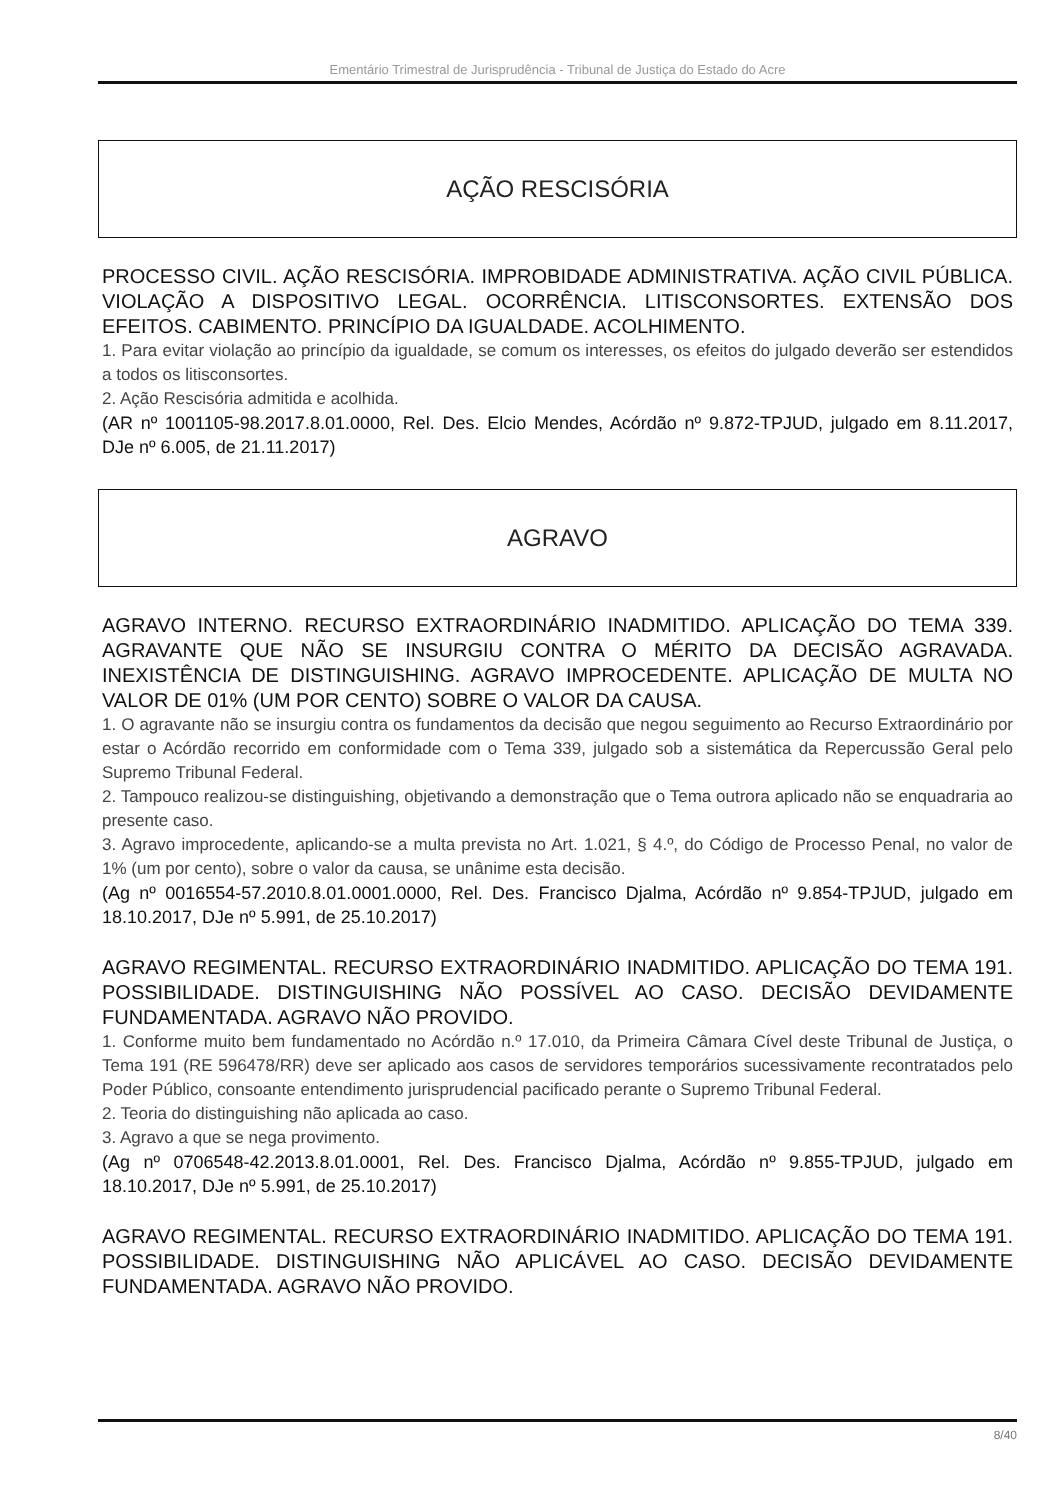Ementário Trimestral de Jurisprudência - Tribunal de Justiça do Estado do Acre
AÇÃO RESCISÓRIA
PROCESSO CIVIL. AÇÃO RESCISÓRIA. IMPROBIDADE ADMINISTRATIVA. AÇÃO CIVIL PÚBLICA. VIOLAÇÃO A DISPOSITIVO LEGAL. OCORRÊNCIA. LITISCONSORTES. EXTENSÃO DOS EFEITOS. CABIMENTO. PRINCÍPIO DA IGUALDADE. ACOLHIMENTO.
1. Para evitar violação ao princípio da igualdade, se comum os interesses, os efeitos do julgado deverão ser estendidos a todos os litisconsortes.
2. Ação Rescisória admitida e acolhida.
(AR nº 1001105-98.2017.8.01.0000, Rel. Des. Elcio Mendes, Acórdão nº 9.872-TPJUD, julgado em 8.11.2017, DJe nº 6.005, de 21.11.2017)
AGRAVO
AGRAVO INTERNO. RECURSO EXTRAORDINÁRIO INADMITIDO. APLICAÇÃO DO TEMA 339. AGRAVANTE QUE NÃO SE INSURGIU CONTRA O MÉRITO DA DECISÃO AGRAVADA. INEXISTÊNCIA DE DISTINGUISHING. AGRAVO IMPROCEDENTE. APLICAÇÃO DE MULTA NO VALOR DE 01% (UM POR CENTO) SOBRE O VALOR DA CAUSA.
1. O agravante não se insurgiu contra os fundamentos da decisão que negou seguimento ao Recurso Extraordinário por estar o Acórdão recorrido em conformidade com o Tema 339, julgado sob a sistemática da Repercussão Geral pelo Supremo Tribunal Federal.
2. Tampouco realizou-se distinguishing, objetivando a demonstração que o Tema outrora aplicado não se enquadraria ao presente caso.
3. Agravo improcedente, aplicando-se a multa prevista no Art. 1.021, § 4.º, do Código de Processo Penal, no valor de 1% (um por cento), sobre o valor da causa, se unânime esta decisão.
(Ag nº 0016554-57.2010.8.01.0001.0000, Rel. Des. Francisco Djalma, Acórdão nº 9.854-TPJUD, julgado em 18.10.2017, DJe nº 5.991, de 25.10.2017)
AGRAVO REGIMENTAL. RECURSO EXTRAORDINÁRIO INADMITIDO. APLICAÇÃO DO TEMA 191. POSSIBILIDADE. DISTINGUISHING NÃO POSSÍVEL AO CASO. DECISÃO DEVIDAMENTE FUNDAMENTADA. AGRAVO NÃO PROVIDO.
1. Conforme muito bem fundamentado no Acórdão n.º 17.010, da Primeira Câmara Cível deste Tribunal de Justiça, o Tema 191 (RE 596478/RR) deve ser aplicado aos casos de servidores temporários sucessivamente recontratados pelo Poder Público, consoante entendimento jurisprudencial pacificado perante o Supremo Tribunal Federal.
2. Teoria do distinguishing não aplicada ao caso.
3. Agravo a que se nega provimento.
(Ag nº 0706548-42.2013.8.01.0001, Rel. Des. Francisco Djalma, Acórdão nº 9.855-TPJUD, julgado em 18.10.2017, DJe nº 5.991, de 25.10.2017)
AGRAVO REGIMENTAL. RECURSO EXTRAORDINÁRIO INADMITIDO. APLICAÇÃO DO TEMA 191. POSSIBILIDADE. DISTINGUISHING NÃO APLICÁVEL AO CASO. DECISÃO DEVIDAMENTE FUNDAMENTADA. AGRAVO NÃO PROVIDO.
8/40